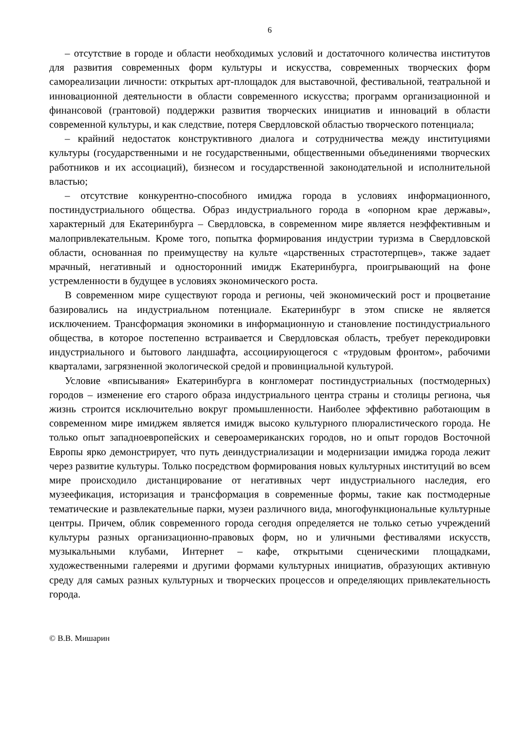6
– отсутствие в городе и области необходимых условий и достаточного количества институтов для развития современных форм культуры и искусства, современных творческих форм самореализации личности: открытых арт-площадок для выставочной, фестивальной, театральной и инновационной деятельности в области современного искусства; программ организационной и финансовой (грантовой) поддержки развития творческих инициатив и инноваций в области современной культуры, и как следствие, потеря Свердловской областью творческого потенциала;
– крайний недостаток конструктивного диалога и сотрудничества между институциями культуры (государственными и не государственными, общественными объединениями творческих работников и их ассоциаций), бизнесом и государственной законодательной и исполнительной властью;
– отсутствие конкурентно-способного имиджа города в условиях информационного, постиндустриального общества. Образ индустриального города в «опорном крае державы», характерный для Екатеринбурга – Свердловска, в современном мире является неэффективным и малопривлекательным. Кроме того, попытка формирования индустрии туризма в Свердловской области, основанная по преимуществу на культе «царственных страстотерпцев», также задает мрачный, негативный и односторонний имидж Екатеринбурга, проигрывающий на фоне устремленности в будущее в условиях экономического роста.
В современном мире существуют города и регионы, чей экономический рост и процветание базировались на индустриальном потенциале. Екатеринбург в этом списке не является исключением. Трансформация экономики в информационную и становление постиндустриального общества, в которое постепенно встраивается и Свердловская область, требует перекодировки индустриального и бытового ландшафта, ассоциирующегося с «трудовым фронтом», рабочими кварталами, загрязненной экологической средой и провинциальной культурой.
Условие «вписывания» Екатеринбурга в конгломерат постиндустриальных (постмодерных) городов – изменение его старого образа индустриального центра страны и столицы региона, чья жизнь строится исключительно вокруг промышленности. Наиболее эффективно работающим в современном мире имиджем является имидж высоко культурного плюралистического города. Не только опыт западноевропейских и североамериканских городов, но и опыт городов Восточной Европы ярко демонстрирует, что путь деиндустриализации и модернизации имиджа города лежит через развитие культуры. Только посредством формирования новых культурных институций во всем мире происходило дистанцирование от негативных черт индустриального наследия, его музеефикация, историзация и трансформация в современные формы, такие как постмодерные тематические и развлекательные парки, музеи различного вида, многофункциональные культурные центры. Причем, облик современного города сегодня определяется не только сетью учреждений культуры разных организационно-правовых форм, но и уличными фестивалями искусств, музыкальными клубами, Интернет – кафе, открытыми сценическими площадками, художественными галереями и другими формами культурных инициатив, образующих активную среду для самых разных культурных и творческих процессов и определяющих привлекательность города.
© В.В. Мишарин